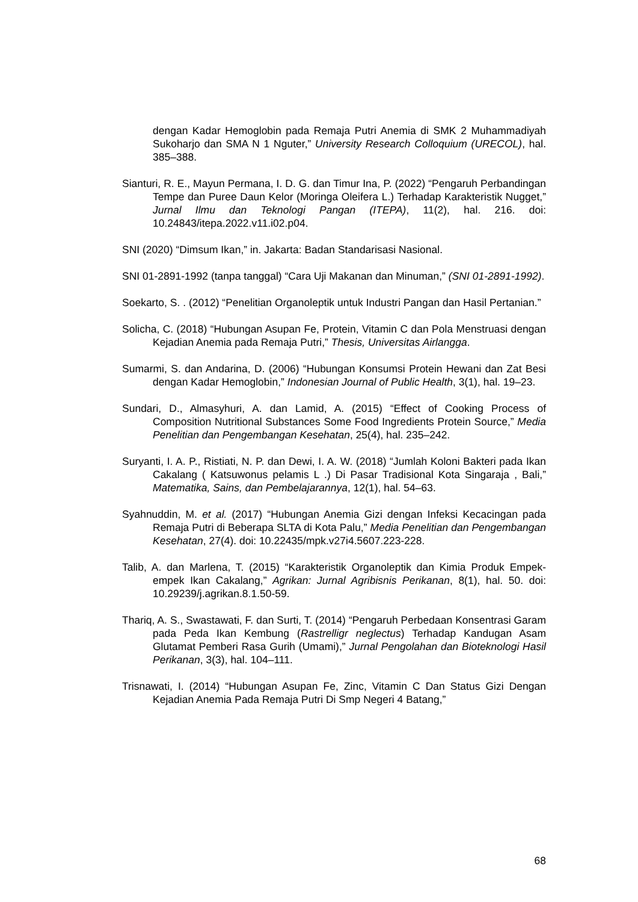dengan Kadar Hemoglobin pada Remaja Putri Anemia di SMK 2 Muhammadiyah Sukoharjo dan SMA N 1 Nguter,” University Research Colloquium (URECOL), hal. 385–388.
Sianturi, R. E., Mayun Permana, I. D. G. dan Timur Ina, P. (2022) “Pengaruh Perbandingan Tempe dan Puree Daun Kelor (Moringa Oleifera L.) Terhadap Karakteristik Nugget,” Jurnal Ilmu dan Teknologi Pangan (ITEPA), 11(2), hal. 216. doi: 10.24843/itepa.2022.v11.i02.p04.
SNI (2020) “Dimsum Ikan,” in. Jakarta: Badan Standarisasi Nasional.
SNI 01-2891-1992 (tanpa tanggal) “Cara Uji Makanan dan Minuman,” (SNI 01-2891-1992).
Soekarto, S. . (2012) “Penelitian Organoleptik untuk Industri Pangan dan Hasil Pertanian.”
Solicha, C. (2018) “Hubungan Asupan Fe, Protein, Vitamin C dan Pola Menstruasi dengan Kejadian Anemia pada Remaja Putri,” Thesis, Universitas Airlangga.
Sumarmi, S. dan Andarina, D. (2006) “Hubungan Konsumsi Protein Hewani dan Zat Besi dengan Kadar Hemoglobin,” Indonesian Journal of Public Health, 3(1), hal. 19–23.
Sundari, D., Almasyhuri, A. dan Lamid, A. (2015) “Effect of Cooking Process of Composition Nutritional Substances Some Food Ingredients Protein Source,” Media Penelitian dan Pengembangan Kesehatan, 25(4), hal. 235–242.
Suryanti, I. A. P., Ristiati, N. P. dan Dewi, I. A. W. (2018) “Jumlah Koloni Bakteri pada Ikan Cakalang ( Katsuwonus pelamis L .) Di Pasar Tradisional Kota Singaraja , Bali,” Matematika, Sains, dan Pembelajarannya, 12(1), hal. 54–63.
Syahnuddin, M. et al. (2017) “Hubungan Anemia Gizi dengan Infeksi Kecacingan pada Remaja Putri di Beberapa SLTA di Kota Palu,” Media Penelitian dan Pengembangan Kesehatan, 27(4). doi: 10.22435/mpk.v27i4.5607.223-228.
Talib, A. dan Marlena, T. (2015) “Karakteristik Organoleptik dan Kimia Produk Empek-empek Ikan Cakalang,” Agrikan: Jurnal Agribisnis Perikanan, 8(1), hal. 50. doi: 10.29239/j.agrikan.8.1.50-59.
Thariq, A. S., Swastawati, F. dan Surti, T. (2014) “Pengaruh Perbedaan Konsentrasi Garam pada Peda Ikan Kembung (Rastrelligr neglectus) Terhadap Kandugan Asam Glutamat Pemberi Rasa Gurih (Umami),” Jurnal Pengolahan dan Bioteknologi Hasil Perikanan, 3(3), hal. 104–111.
Trisnawati, I. (2014) “Hubungan Asupan Fe, Zinc, Vitamin C Dan Status Gizi Dengan Kejadian Anemia Pada Remaja Putri Di Smp Negeri 4 Batang,”
68